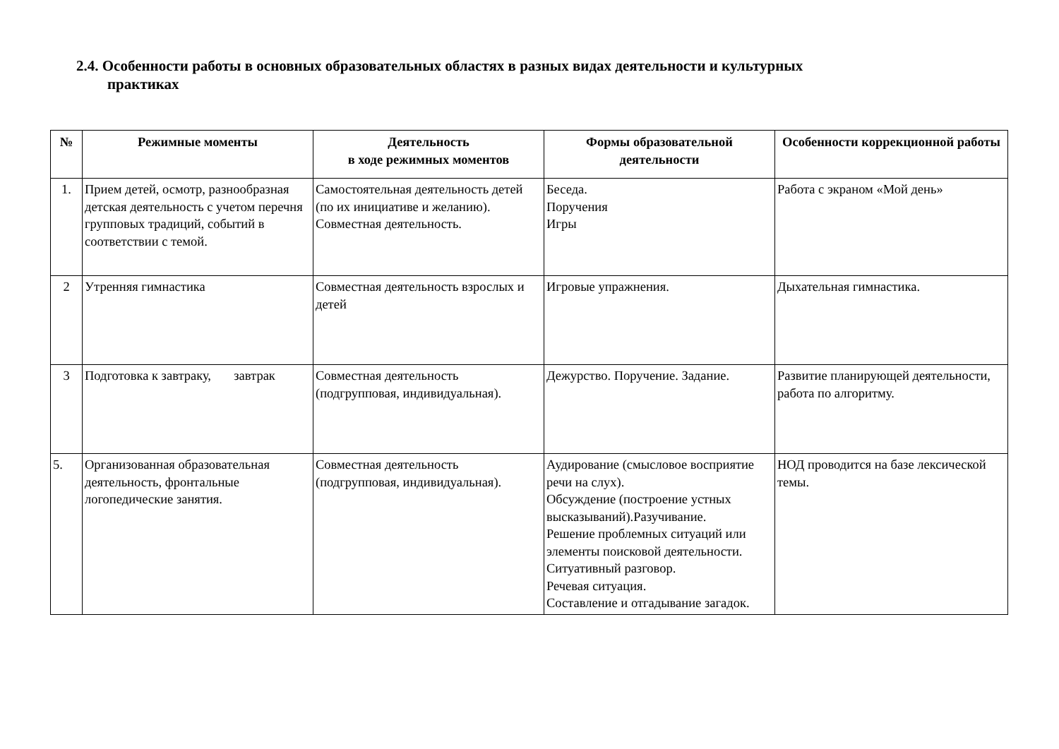2.4. Особенности работы в основных образовательных областях в разных видах деятельности и культурных
практиках
| № | Режимные моменты | Деятельность в ходе режимных моментов | Формы образовательной деятельности | Особенности коррекционной работы |
| --- | --- | --- | --- | --- |
| 1. | Прием детей, осмотр, разнообразная детская деятельность с учетом перечня групповых традиций, событий в соответствии с темой. | Самостоятельная деятельность детей (по их инициативе и желанию). Совместная деятельность. | Беседа. Поручения Игры | Работа с экраном «Мой день» |
| 2 | Утренняя гимнастика | Совместная деятельность взрослых и детей | Игровые упражнения. | Дыхательная гимнастика. |
| 3 | Подготовка к завтраку, завтрак | Совместная деятельность (подгрупповая, индивидуальная). | Дежурство. Поручение. Задание. | Развитие планирующей деятельности, работа по алгоритму. |
| 5. | Организованная образовательная деятельность, фронтальные логопедические занятия. | Совместная деятельность (подгрупповая, индивидуальная). | Аудирование (смысловое восприятие речи на слух). Обсуждение (построение устных высказываний).Разучивание. Решение проблемных ситуаций или элементы поисковой деятельности. Ситуативный разговор. Речевая ситуация. Составление и отгадывание загадок. | НОД проводится на базе лексической темы. |